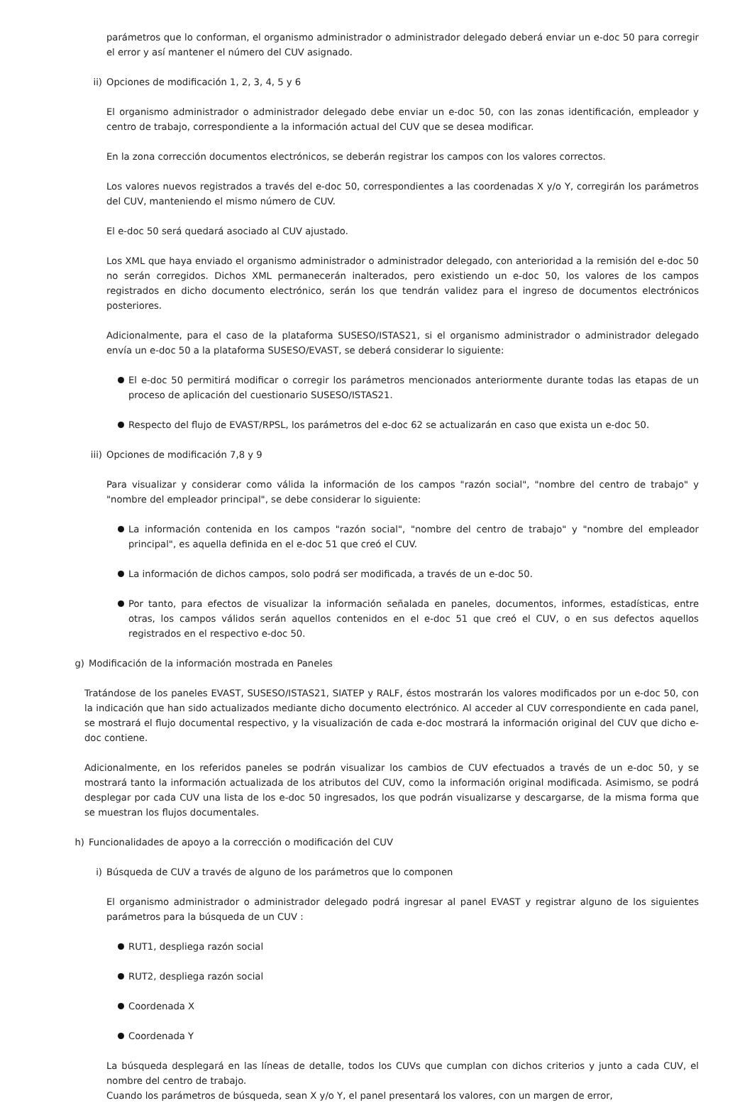parámetros que lo conforman, el organismo administrador o administrador delegado deberá enviar un e-doc 50 para corregir el error y así mantener el número del CUV asignado.
ii) Opciones de modificación 1, 2, 3, 4, 5 y 6
El organismo administrador o administrador delegado debe enviar un e-doc 50, con las zonas identificación, empleador y centro de trabajo, correspondiente a la información actual del CUV que se desea modificar.
En la zona corrección documentos electrónicos, se deberán registrar los campos con los valores correctos.
Los valores nuevos registrados a través del e-doc 50, correspondientes a las coordenadas X y/o Y, corregirán los parámetros del CUV, manteniendo el mismo número de CUV.
El e-doc 50 será quedará asociado al CUV ajustado.
Los XML que haya enviado el organismo administrador o administrador delegado, con anterioridad a la remisión del e-doc 50 no serán corregidos. Dichos XML permanecerán inalterados, pero existiendo un e-doc 50, los valores de los campos registrados en dicho documento electrónico, serán los que tendrán validez para el ingreso de documentos electrónicos posteriores.
Adicionalmente, para el caso de la plataforma SUSESO/ISTAS21, si el organismo administrador o administrador delegado envía un e-doc 50 a la plataforma SUSESO/EVAST, se deberá considerar lo siguiente:
El e-doc 50 permitirá modificar o corregir los parámetros mencionados anteriormente durante todas las etapas de un proceso de aplicación del cuestionario SUSESO/ISTAS21.
Respecto del flujo de EVAST/RPSL, los parámetros del e-doc 62 se actualizarán en caso que exista un e-doc 50.
iii) Opciones de modificación 7,8 y 9
Para visualizar y considerar como válida la información de los campos "razón social", "nombre del centro de trabajo" y "nombre del empleador principal", se debe considerar lo siguiente:
La información contenida en los campos "razón social", "nombre del centro de trabajo" y "nombre del empleador principal", es aquella definida en el e-doc 51 que creó el CUV.
La información de dichos campos, solo podrá ser modificada, a través de un e-doc 50.
Por tanto, para efectos de visualizar la información señalada en paneles, documentos, informes, estadísticas, entre otras, los campos válidos serán aquellos contenidos en el e-doc 51 que creó el CUV, o en sus defectos aquellos registrados en el respectivo e-doc 50.
g) Modificación de la información mostrada en Paneles
Tratándose de los paneles EVAST, SUSESO/ISTAS21, SIATEP y RALF, éstos mostrarán los valores modificados por un e-doc 50, con la indicación que han sido actualizados mediante dicho documento electrónico. Al acceder al CUV correspondiente en cada panel, se mostrará el flujo documental respectivo, y la visualización de cada e-doc mostrará la información original del CUV que dicho e-doc contiene.
Adicionalmente, en los referidos paneles se podrán visualizar los cambios de CUV efectuados a través de un e-doc 50, y se mostrará tanto la información actualizada de los atributos del CUV, como la información original modificada. Asimismo, se podrá desplegar por cada CUV una lista de los e-doc 50 ingresados, los que podrán visualizarse y descargarse, de la misma forma que se muestran los flujos documentales.
h) Funcionalidades de apoyo a la corrección o modificación del CUV
i) Búsqueda de CUV a través de alguno de los parámetros que lo componen
El organismo administrador o administrador delegado podrá ingresar al panel EVAST y registrar alguno de los siguientes parámetros para la búsqueda de un CUV :
RUT1, despliega razón social
RUT2, despliega razón social
Coordenada X
Coordenada Y
La búsqueda desplegará en las líneas de detalle, todos los CUVs que cumplan con dichos criterios y junto a cada CUV, el nombre del centro de trabajo.
Cuando los parámetros de búsqueda, sean X y/o Y, el panel presentará los valores, con un margen de error,